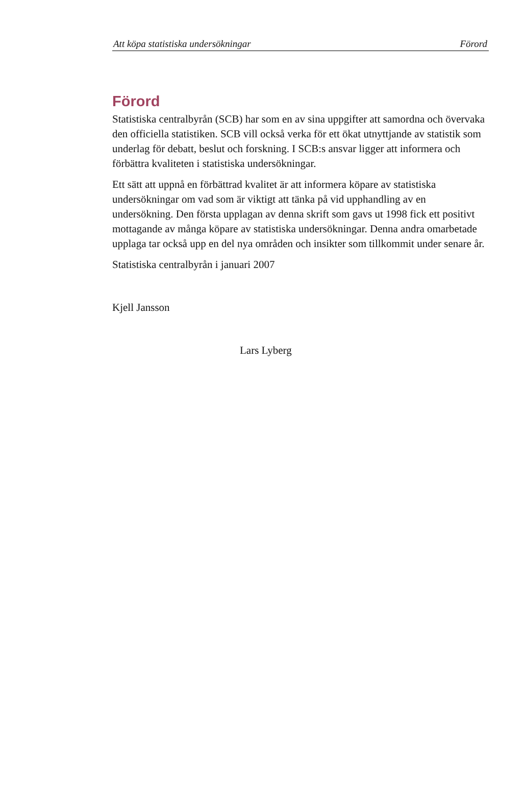Att köpa statistiska undersökningar Förord
Förord
Statistiska centralbyrån (SCB) har som en av sina uppgifter att samordna och övervaka den officiella statistiken. SCB vill också verka för ett ökat utnyttjande av statistik som underlag för debatt, beslut och forskning. I SCB:s ansvar ligger att informera och förbättra kvaliteten i statistiska undersökningar.
Ett sätt att uppnå en förbättrad kvalitet är att informera köpare av statistiska undersökningar om vad som är viktigt att tänka på vid upphandling av en undersökning. Den första upplagan av denna skrift som gavs ut 1998 fick ett positivt mottagande av många köpare av statistiska undersökningar. Denna andra omarbetade upplaga tar också upp en del nya områden och insikter som tillkommit under senare år.
Statistiska centralbyrån i januari 2007
Kjell Jansson
Lars Lyberg